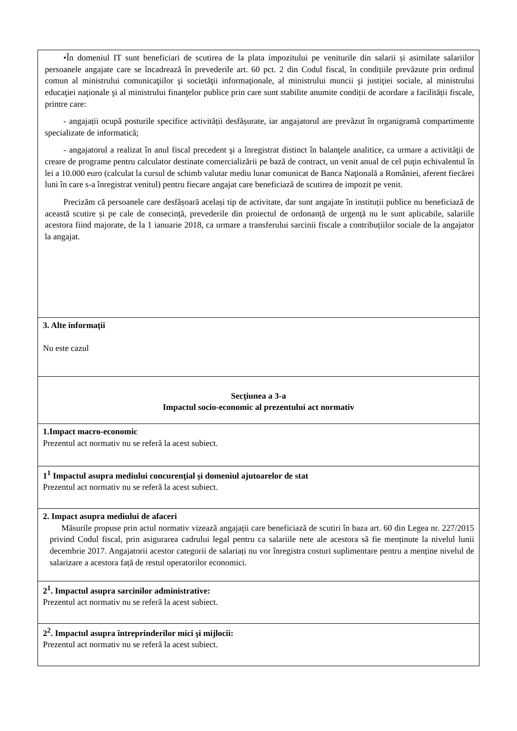| •În domeniul IT sunt beneficiari de scutirea de la plata impozitului pe veniturile din salarii și asimilate salariilor persoanele angajate care se încadrează în prevederile art. 60 pct. 2 din Codul fiscal, în condițiile prevăzute prin ordinul comun al ministrului comunicaţiilor şi societăţii informaţionale, al ministrului muncii şi justiţiei sociale, al ministrului educaţiei naţionale şi al ministrului finanţelor publice prin care sunt stabilite anumite condiții de acordare a facilității fiscale, printre care: - angajații ocupă posturile specifice activității desfășurate, iar angajatorul are prevăzut în organigramă compartimente specializate de informatică; - angajatorul a realizat în anul fiscal precedent şi a înregistrat distinct în balanţele analitice, ca urmare a activităţii de creare de programe pentru calculator destinate comercializării pe bază de contract, un venit anual de cel puţin echivalentul în lei a 10.000 euro (calculat la cursul de schimb valutar mediu lunar comunicat de Banca Naţională a României, aferent fiecărei luni în care s-a înregistrat venitul) pentru fiecare angajat care beneficiază de scutirea de impozit pe venit. Precizăm că persoanele care desfășoară același tip de activitate, dar sunt angajate în instituții publice nu beneficiază de această scutire și pe cale de consecință, prevederile din proiectul de ordonanță de urgență nu le sunt aplicabile, salariile acestora fiind majorate, de la 1 ianuarie 2018, ca urmare a transferului sarcinii fiscale a contribuțiilor sociale de la angajator la angajat. |
| 3. Alte informații Nu este cazul |
| Secțiunea a 3-a Impactul socio-economic al prezentului act normativ |
| 1.Impact macro-economic Prezentul act normativ nu se referă la acest subiect. |
| 1<sup>1</sup> Impactul asupra mediului concurențial și domeniul ajutoarelor de stat Prezentul act normativ nu se referă la acest subiect. |
| 2. Impact asupra mediului de afaceri Măsurile propuse prin actul normativ vizează angajații care beneficiază de scutiri în baza art. 60 din Legea nr. 227/2015 privind Codul fiscal, prin asigurarea cadrului legal pentru ca salariile nete ale acestora să fie menținute la nivelul lunii decembrie 2017. Angajatorii acestor categorii de salariați nu vor înregistra costuri suplimentare pentru a menține nivelul de salarizare a acestora față de restul operatorilor economici. |
| 2<sup>1</sup>. Impactul asupra sarcinilor administrative: Prezentul act normativ nu se referă la acest subiect. |
| 2<sup>2</sup>. Impactul asupra întreprinderilor mici şi mijlocii: Prezentul act normativ nu se referă la acest subiect. |